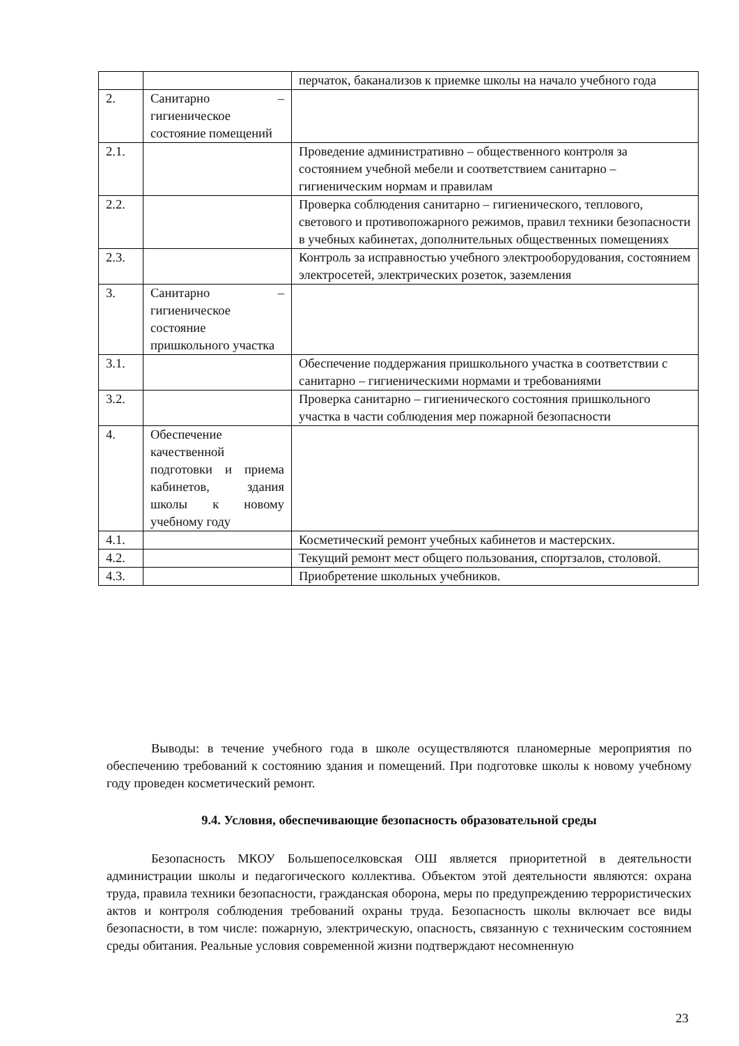| | | перчаток, баканализов к приемке школы на начало учебного года |
| 2. | Санитарно – гигиеническое состояние помещений | |
| 2.1. | | Проведение административно – общественного контроля за состоянием учебной мебели и соответствием санитарно – гигиеническим нормам и правилам |
| 2.2. | | Проверка соблюдения санитарно – гигиенического, теплового, светового и противопожарного режимов, правил техники безопасности в учебных кабинетах, дополнительных общественных помещениях |
| 2.3. | | Контроль за исправностью учебного электрооборудования, состоянием электросетей, электрических розеток, заземления |
| 3. | Санитарно – гигиеническое состояние пришкольного участка | |
| 3.1. | | Обеспечение поддержания пришкольного участка в соответствии с санитарно – гигиеническими нормами и требованиями |
| 3.2. | | Проверка санитарно – гигиенического состояния пришкольного участка в части соблюдения мер пожарной безопасности |
| 4. | Обеспечение качественной подготовки и приема кабинетов, здания школы к новому учебному году | |
| 4.1. | | Косметический ремонт учебных кабинетов и мастерских. |
| 4.2. | | Текущий ремонт мест общего пользования, спортзалов, столовой. |
| 4.3. | | Приобретение школьных учебников. |
Выводы: в течение учебного года в школе осуществляются планомерные мероприятия по обеспечению требований к состоянию здания и помещений. При подготовке школы к новому учебному году проведен косметический ремонт.
9.4. Условия, обеспечивающие безопасность образовательной среды
Безопасность МКОУ Большепоселковская ОШ является приоритетной в деятельности администрации школы и педагогического коллектива. Объектом этой деятельности являются: охрана труда, правила техники безопасности, гражданская оборона, меры по предупреждению террористических актов и контроля соблюдения требований охраны труда. Безопасность школы включает все виды безопасности, в том числе: пожарную, электрическую, опасность, связанную с техническим состоянием среды обитания. Реальные условия современной жизни подтверждают несомненную
23